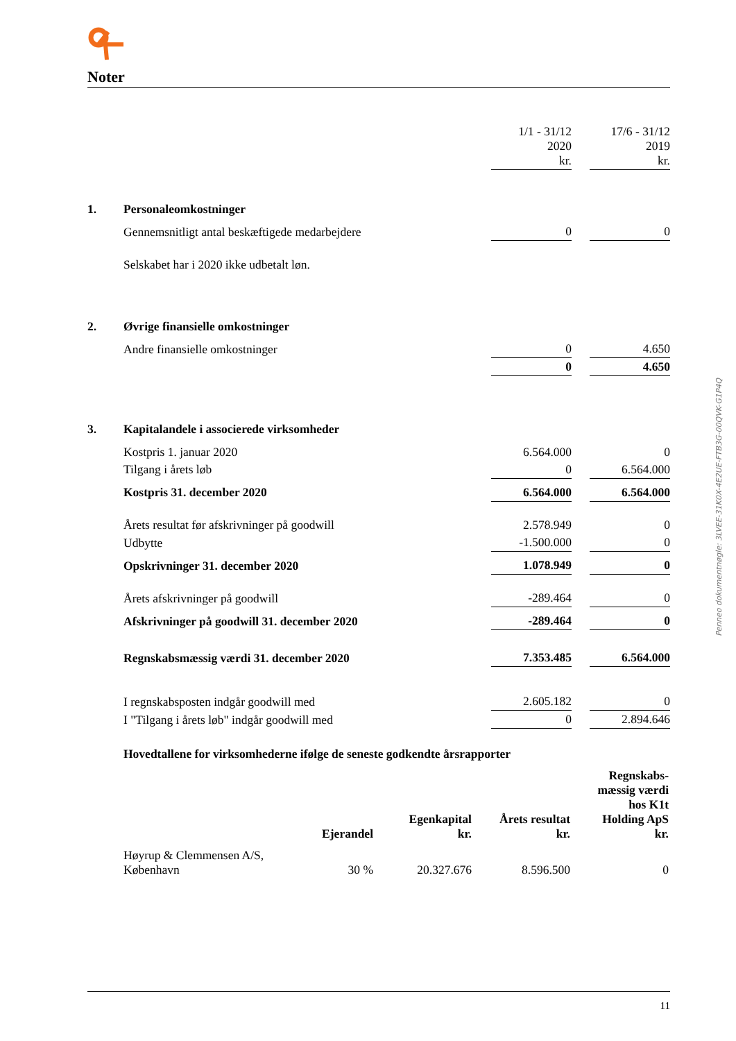Noter
| | | 1/1 - 31/12 2020 kr. | | 17/6 - 31/12 2019 kr. |
| 1. | Personaleomkostninger | | | |
| | Gennemsnitligt antal beskæftigede medarbejdere | 0 | | 0 |
| | Selskabet har i 2020 ikke udbetalt løn. | | | |
| 2. | Øvrige finansielle omkostninger | | | |
| | Andre finansielle omkostninger | 0 | | 4.650 |
| | | 0 | | 4.650 |
| 3. | Kapitalandele i associerede virksomheder | | | |
| | Kostpris 1. januar 2020 | 6.564.000 | | 0 |
| | Tilgang i årets løb | 0 | | 6.564.000 |
| | Kostpris 31. december 2020 | 6.564.000 | | 6.564.000 |
| | Årets resultat før afskrivninger på goodwill | 2.578.949 | | 0 |
| | Udbytte | -1.500.000 | | 0 |
| | Opskrivninger 31. december 2020 | 1.078.949 | | 0 |
| | Årets afskrivninger på goodwill | -289.464 | | 0 |
| | Afskrivninger på goodwill 31. december 2020 | -289.464 | | 0 |
| | Regnskabsmæssig værdi 31. december 2020 | 7.353.485 | | 6.564.000 |
| | I regnskabsposten indgår goodwill med | 2.605.182 | | 0 |
| | I "Tilgang i årets løb" indgår goodwill med | 0 | | 2.894.646 |
Hovedtallene for virksomhederne ifølge de seneste godkendte årsrapporter
| | Ejerandel | Egenkapital kr. | Årets resultat kr. | Regnskabs- mæssig værdi hos K1t Holding ApS kr. |
| Høyrup & Clemmensen A/S, København | 30 % | 20.327.676 | 8.596.500 | 0 |
Penneo dokumentnøgle: 3LVEE-31K0X-4E2UE-FTB3G-00QVK-G1P4Q
11